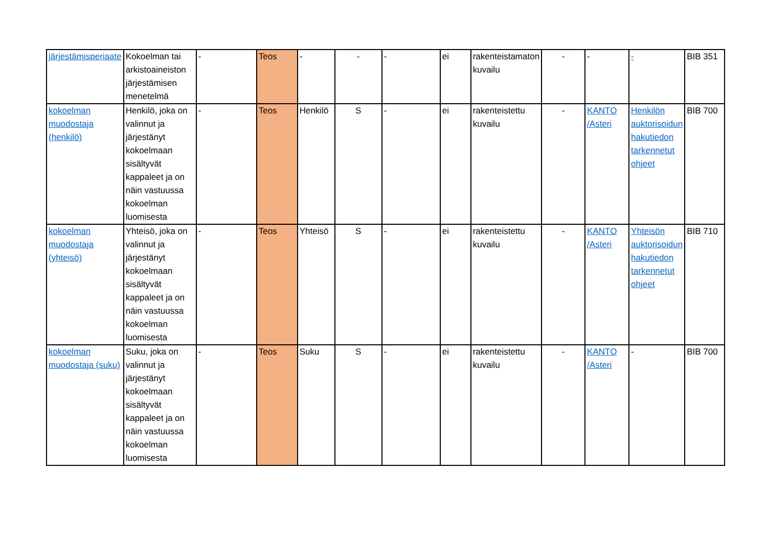| järjestämisperiaate | Kokoelman tai arkistoaineiston järjestämisen menetelmä | - | Teos | - | - | - | ei | rakenteistamaton kuvailu | - | - | - | BIB 351 |
| kokoelman muodostaja (henkilö) | Henkilö, joka on valinnut ja järjestänyt kokoelmaan sisältyvät kappaleet ja on näin vastuussa kokoelman luomisesta | - | Teos | Henkilö | S | - | ei | rakenteistettu kuvailu | - | KANTO /Asteri | Henkilön auktorisoidun hakutiedon tarkennetut ohjeet | BIB 700 |
| kokoelman muodostaja (yhteisö) | Yhteisö, joka on valinnut ja järjestänyt kokoelmaan sisältyvät kappaleet ja on näin vastuussa kokoelman luomisesta | - | Teos | Yhteisö | S | - | ei | rakenteistettu kuvailu | - | KANTO /Asteri | Yhteisön auktorisoidun hakutiedon tarkennetut ohjeet | BIB 710 |
| kokoelman muodostaja (suku) | Suku, joka on valinnut ja järjestänyt kokoelmaan sisältyvät kappaleet ja on näin vastuussa kokoelman luomisesta | - | Teos | Suku | S | - | ei | rakenteistettu kuvailu | - | KANTO /Asteri | - | BIB 700 |